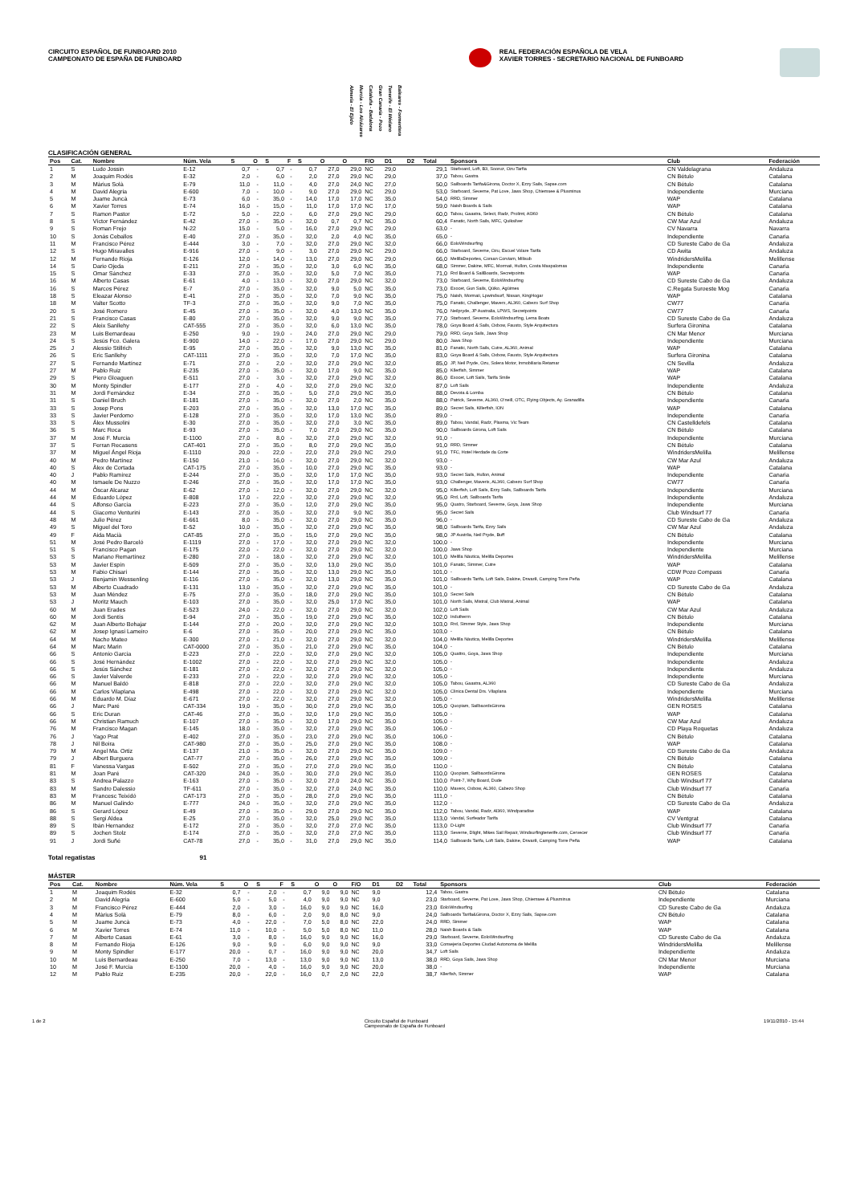CIRCUITO ESPAÑOL DE FUNBOARD 2010
CAMPEONATO DE ESPAÑA DE FUNBOARD
REAL FEDERACIÓN ESPAÑOLA DE VELA
XAVIER TORRES - SECRETARIO NACIONAL DE FUNBOARD
Almería - El Ejido Murcia - Los Alcázares Cataluña - Badalona Gran Canaria - Pozo Tenerife - El Médano Baleares - Formentera
CLASIFICACIÓN GENERAL
| Pos | Cat. | Nombre | Núm. Vela | S | O | S | F | S | O | O | F/O | D1 | D2 | Total | Sponsors | Club | Federación |
| --- | --- | --- | --- | --- | --- | --- | --- | --- | --- | --- | --- | --- | --- | --- | --- | --- | --- |
| 1 | S | Ludo Jossin | E-12 | 0,7 | - | 0,7 | - | 0,7 | 27,0 | 29,0 | NC | 29,0 | | 29,1 | Starboard, Loft, B3, Sooruz, Ozu Tarfia | CN Valdelagrana | Andaluza |
| 2 | M | Joaquim Rodés | E-32 | 2,0 | - | 6,0 | - | 2,0 | 27,0 | 29,0 | NC | 29,0 | | 37,0 | Tabou, Gastra | CN Bétulo | Catalana |
| 3 | M | Màrius Solà | E-79 | 11,0 | - | 11,0 | - | 4,0 | 27,0 | 24,0 | NC | 27,0 | | 50,0 | Sailboards Tarifa&Girona, Doctor X, Ezzy Sails, Sapse.com | CN Bétulo | Catalana |
| 4 | M | David Alegria | E-600 | 7,0 | - | 10,0 | - | 9,0 | 27,0 | 29,0 | NC | 29,0 | | 53,0 | Starboard, Severne, Pat Love, Jaws Shop, Chiemsee & Plusminus | Independiente | Murciana |
| 5 | M | Juame Juncà | E-73 | 6,0 | - | 35,0 | - | 14,0 | 17,0 | 17,0 | NC | 35,0 | | 54,0 | RRD, Simmer | WAP | Catalana |
| 6 | M | Xavier Torres | E-74 | 16,0 | - | 15,0 | - | 11,0 | 17,0 | 17,0 | NC | 17,0 | | 59,0 | Naish Boards & Sails | WAP | Catalana |
| 7 | S | Ramon Pastor | E-72 | 5,0 | - | 22,0 | - | 6,0 | 27,0 | 29,0 | NC | 29,0 | | 60,0 | Tabou, Gaastra, Select, Radz, Prolimt, Al360 | CN Bétulo | Catalana |
| 8 | S | Víctor Fernández | E-42 | 27,0 | - | 35,0 | - | 32,0 | 0,7 | 0,7 | NC | 35,0 | | 60,4 | Fanatic, North Sails, MFC, Quiksilver | CW Mar Azul | Andaluza |
| 9 | S | Roman Frejo | N-22 | 15,0 | - | 5,0 | - | 16,0 | 27,0 | 29,0 | NC | 29,0 | | 63,0 | - | CV Navarra | Navarra |
| 10 | S | Jonás Ceballos | E-40 | 27,0 | - | 35,0 | - | 32,0 | 2,0 | 4,0 | NC | 35,0 | | 65,0 | - | Independiente | Canaria |
| 11 | M | Francisco Pérez | E-444 | 3,0 | - | 7,0 | - | 32,0 | 27,0 | 29,0 | NC | 32,0 | | 66,0 | EoloWindsurfing | CD Sureste Cabo de Ga | Andaluza |
| 12 | S | Hugo Miravalles | E-916 | 27,0 | - | 9,0 | - | 3,0 | 27,0 | 29,0 | NC | 29,0 | | 66,0 | Starboard, Severne, Ozu, Escuel Volare Tarifa | CD Awita | Andaluza |
| 12 | M | Fernando Rioja | E-126 | 12,0 | - | 14,0 | - | 13,0 | 27,0 | 29,0 | NC | 29,0 | | 66,0 | MelillaDeportes, Corsan Corviam, Milisub | WindridersMelilla | Melillense |
| 14 | S | Dario Ojeda | E-211 | 27,0 | - | 35,0 | - | 32,0 | 3,0 | 6,0 | NC | 35,0 | | 68,0 | Simmer, Dakine, MFC, Mormaii, Hullon, Costa Maspalomas | Independiente | Canaria |
| 15 | S | Omar Sánchez | E-33 | 27,0 | - | 35,0 | - | 32,0 | 5,0 | 7,0 | NC | 35,0 | | 71,0 | Rrd Board & SailBoards, Secretpoints | WAP | Canaria |
| 16 | M | Alberto Casas | E-61 | 4,0 | - | 13,0 | - | 32,0 | 27,0 | 29,0 | NC | 32,0 | | 73,0 | Starboard, Severne, EoloWindsurfing | CD Sureste Cabo de Ga | Andaluza |
| 16 | S | Marcos Pérez | E-7 | 27,0 | - | 35,0 | - | 32,0 | 9,0 | 5,0 | NC | 35,0 | | 73,0 | Exocet, Gun Sails, Qüiko, Agüimes | C.Regata Suroeste Mog | Canaria |
| 18 | S | Eleazar Alonso | E-41 | 27,0 | - | 35,0 | - | 32,0 | 7,0 | 9,0 | NC | 35,0 | | 75,0 | Naish, Mormaii, Lpwindsurf, Nissan, KingHogar | WAP | Catalana |
| 18 | M | Valter Scotto | TF-3 | 27,0 | - | 35,0 | - | 32,0 | 9,0 | 7,0 | NC | 35,0 | | 75,0 | Fanatic, Challenger, Maverx, AL360, Cabezo Surf Shop | CW77 | Canaria |
| 20 | S | José Romero | E-45 | 27,0 | - | 35,0 | - | 32,0 | 4,0 | 13,0 | NC | 35,0 | | 76,0 | Neilpryde, JP Australia, LPWS, Secretpoints | CW77 | Canaria |
| 21 | S | Francisco Casas | E-80 | 27,0 | - | 35,0 | - | 32,0 | 9,0 | 9,0 | NC | 35,0 | | 77,0 | Starboard, Severne, EoloWindsurfing, Lema Boats | CD Sureste Cabo de Ga | Andaluza |
| 22 | S | Aleix Sanllehy | CAT-555 | 27,0 | - | 35,0 | - | 32,0 | 6,0 | 13,0 | NC | 35,0 | | 78,0 | Goya Board & Sails, Oxbow, Fausto, Style Arquitectura | Surfera Gironina | Catalana |
| 23 | M | Luis Bernardeau | E-250 | 9,0 | - | 19,0 | - | 24,0 | 27,0 | 29,0 | NC | 29,0 | | 79,0 | RRD, Goya Sails, Jaws Shop | CN Mar Menor | Murciana |
| 24 | S | Jesús Fco. Galera | E-900 | 14,0 | - | 22,0 | - | 17,0 | 27,0 | 29,0 | NC | 29,0 | | 80,0 | Jaws Shop | Independiente | Murciana |
| 25 | J | Alessio Stillrich | E-95 | 27,0 | - | 35,0 | - | 32,0 | 9,0 | 13,0 | NC | 35,0 | | 81,0 | Fanatic, North Sails, Cutre, AL360, Animal | WAP | Catalana |
| 26 | S | Eric Sanllehy | CAT-1111 | 27,0 | - | 35,0 | - | 32,0 | 7,0 | 17,0 | NC | 35,0 | | 83,0 | Goya Board & Sails, Oxbow, Fausto, Style Arquitectura | Surfera Gironina | Catalana |
| 27 | S | Fernando Martínez | E-71 | 27,0 | - | 2,0 | - | 32,0 | 27,0 | 29,0 | NC | 32,0 | | 85,0 | JP, Neil Pryde, Ozu, Solera Motor, Inmobiliaria Retamar | CN Sevilla | Andaluza |
| 27 | M | Pablo Ruiz | E-235 | 27,0 | - | 35,0 | - | 32,0 | 17,0 | 9,0 | NC | 35,0 | | 85,0 | Kllerfish, Simmer | WAP | Catalana |
| 29 | S | Piero Gloaguen | E-511 | 27,0 | - | 3,0 | - | 32,0 | 27,0 | 29,0 | NC | 32,0 | | 86,0 | Exocet, Loft Sails, Tarifa Smile | WAP | Catalana |
| 30 | M | Monty Spindler | E-177 | 27,0 | - | 4,0 | - | 32,0 | 27,0 | 29,0 | NC | 32,0 | | 87,0 | Loft Sails | Independiente | Andaluza |
| 31 | M | Jordi Fernández | E-34 | 27,0 | - | 35,0 | - | 5,0 | 27,0 | 29,0 | NC | 35,0 | | 88,0 | Devota & Lomba | CN Bétulo | Catalana |
| 31 | S | Daniel Bruch | E-181 | 27,0 | - | 35,0 | - | 32,0 | 27,0 | 2,0 | NC | 35,0 | | 88,0 | Patrick, Severne, AL360, O'neill, OTC, Flying Objects, Ay. Granadilla | Independiente | Canaria |
| 33 | S | Josep Pons | E-203 | 27,0 | - | 35,0 | - | 32,0 | 13,0 | 17,0 | NC | 35,0 | | 89,0 | Secret Sails, Killerfish, ION | WAP | Catalana |
| 33 | S | Javier Perdomo | E-128 | 27,0 | - | 35,0 | - | 32,0 | 17,0 | 13,0 | NC | 35,0 | | 89,0 | - | Independiente | Canaria |
| 33 | S | Álex Mussolini | E-30 | 27,0 | - | 35,0 | - | 32,0 | 27,0 | 3,0 | NC | 35,0 | | 89,0 | Tabou, Vandal, Radz, Plasma, Vic Team | CN Castelldefels | Catalana |
| 36 | S | Marc Roca | E-93 | 27,0 | - | 35,0 | - | 7,0 | 27,0 | 29,0 | NC | 35,0 | | 90,0 | Sailboards Girona, Loft Sails | CN Bétulo | Catalana |
| 37 | M | José F. Murcia | E-1100 | 27,0 | - | 8,0 | - | 32,0 | 27,0 | 29,0 | NC | 32,0 | | 91,0 | - | Independiente | Murciana |
| 37 | S | Ferran Recasens | CAT-401 | 27,0 | - | 35,0 | - | 8,0 | 27,0 | 29,0 | NC | 35,0 | | 91,0 | RRD, Simmer | CN Bétulo | Catalana |
| 37 | M | Miguel Ángel Rioja | E-1110 | 20,0 | - | 22,0 | - | 22,0 | 27,0 | 29,0 | NC | 29,0 | | 91,0 | TFC, Hotel Herdade da Corte | WindridersMelilla | Melillense |
| 40 | M | Pedro Martínez | E-150 | 21,0 | - | 16,0 | - | 32,0 | 27,0 | 29,0 | NC | 32,0 | | 93,0 | - | CW Mar Azul | Andaluza |
| 40 | S | Àlex de Cortada | CAT-175 | 27,0 | - | 35,0 | - | 10,0 | 27,0 | 29,0 | NC | 35,0 | | 93,0 | - | WAP | Catalana |
| 40 | J | Pablo Ramírez | E-244 | 27,0 | - | 35,0 | - | 32,0 | 17,0 | 17,0 | NC | 35,0 | | 93,0 | Secret Sails, Hullon, Animal | Independiente | Canaria |
| 40 | M | Ismaele De Nuzzo | E-246 | 27,0 | - | 35,0 | - | 32,0 | 17,0 | 17,0 | NC | 35,0 | | 93,0 | Challenger, Maverix, AL360, Cabezo Surf Shop | CW77 | Canaria |
| 44 | M | Óscar Alcaraz | E-62 | 27,0 | - | 12,0 | - | 32,0 | 27,0 | 29,0 | NC | 32,0 | | 95,0 | Killerfish, Loft Sails, Ezzy Sails, Sailboards Tarifa | Independiente | Murciana |
| 44 | M | Eduardo López | E-808 | 17,0 | - | 22,0 | - | 32,0 | 27,0 | 29,0 | NC | 32,0 | | 95,0 | Rrd, Loft, Sailboards Tarifa | Independiente | Andaluza |
| 44 | S | Alfonso García | E-223 | 27,0 | - | 35,0 | - | 12,0 | 27,0 | 29,0 | NC | 35,0 | | 95,0 | Quatro, Starboard, Severne, Goya, Jaws Shop | Independiente | Murciana |
| 44 | S | Giacomo Venturini | E-143 | 27,0 | - | 35,0 | - | 32,0 | 27,0 | 9,0 | NC | 35,0 | | 95,0 | Secret Sails | Club Windsurf 77 | Canaria |
| 48 | M | Julio Pérez | E-661 | 8,0 | - | 35,0 | - | 32,0 | 27,0 | 29,0 | NC | 35,0 | | 96,0 | - | CD Sureste Cabo de Ga | Andaluza |
| 49 | S | Miguel del Toro | E-52 | 10,0 | - | 35,0 | - | 32,0 | 27,0 | 29,0 | NC | 35,0 | | 98,0 | Sailboards Tarifa, Ezzy Sails | CW Mar Azul | Andaluza |
| 49 | F | Aida Macià | CAT-85 | 27,0 | - | 35,0 | - | 15,0 | 27,0 | 29,0 | NC | 35,0 | | 98,0 | JP Austrlia, Neil Pryde, Buff | CN Bétulo | Catalana |
| 51 | M | José Pedro Barceló | E-1119 | 27,0 | - | 17,0 | - | 32,0 | 27,0 | 29,0 | NC | 32,0 | | 100,0 | - | Independiente | Murciana |
| 51 | S | Francisco Pagan | E-175 | 22,0 | - | 22,0 | - | 32,0 | 27,0 | 29,0 | NC | 32,0 | | 100,0 | Jaws Shop | Independiente | Murciana |
| 53 | S | Mariano Remartínez | E-280 | 27,0 | - | 18,0 | - | 32,0 | 27,0 | 29,0 | NC | 32,0 | | 101,0 | Melilla Náutica, Melilla Deportes | WindridersMelilla | Melillense |
| 53 | M | Javier Espín | E-509 | 27,0 | - | 35,0 | - | 32,0 | 13,0 | 29,0 | NC | 35,0 | | 101,0 | Fanatic, Simmer, Cutre | WAP | Catalana |
| 53 | M | Fabio Chisari | E-144 | 27,0 | - | 35,0 | - | 32,0 | 13,0 | 29,0 | NC | 35,0 | | 101,0 | - | CDW Pozo Compass | Canaria |
| 53 | J | Benjamin Wessenling | E-116 | 27,0 | - | 35,0 | - | 32,0 | 13,0 | 29,0 | NC | 35,0 | | 101,0 | Sailboards Tarifa, Loft Sails, Dakine, Drwar8, Camping Torre Peña | WAP | Catalana |
| 53 | M | Alberto Cuadrado | E-131 | 13,0 | - | 35,0 | - | 32,0 | 27,0 | 29,0 | NC | 35,0 | | 101,0 | - | CD Sureste Cabo de Ga | Andaluza |
| 53 | M | Juan Méndez | E-75 | 27,0 | - | 35,0 | - | 18,0 | 27,0 | 29,0 | NC | 35,0 | | 101,0 | Secret Sails | CN Bétulo | Catalana |
| 53 | J | Moritz Mauch | E-103 | 27,0 | - | 35,0 | - | 32,0 | 25,0 | 17,0 | NC | 35,0 | | 101,0 | North Sails, Mistral, Club Mistral, Animal | WAP | Catalana |
| 60 | M | Juan Erades | E-523 | 24,0 | - | 22,0 | - | 32,0 | 27,0 | 29,0 | NC | 32,0 | | 102,0 | Loft Sails | CW Mar Azul | Andaluza |
| 60 | M | Jordi Sentís | E-94 | 27,0 | - | 35,0 | - | 19,0 | 27,0 | 29,0 | NC | 35,0 | | 102,0 | Indutherm | CN Bétulo | Catalana |
| 62 | M | Juan Alberto Bohajar | E-144 | 27,0 | - | 20,0 | - | 32,0 | 27,0 | 29,0 | NC | 32,0 | | 103,0 | Rrd, Simmer Style, Jaws Shop | Independiente | Murciana |
| 62 | M | Josep Ignasi Lameiro | E-6 | 27,0 | - | 35,0 | - | 20,0 | 27,0 | 29,0 | NC | 35,0 | | 103,0 | - | CN Bétulo | Catalana |
| 64 | M | Nacho Mateo | E-300 | 27,0 | - | 21,0 | - | 32,0 | 27,0 | 29,0 | NC | 32,0 | | 104,0 | Melilla Náutica, Melilla Deportes | WindridersMelilla | Melillense |
| 64 | M | Marc Marin | CAT-0000 | 27,0 | - | 35,0 | - | 21,0 | 27,0 | 29,0 | NC | 35,0 | | 104,0 | - | CN Bétulo | Catalana |
| 66 | S | Antonio Garcia | E-223 | 27,0 | - | 22,0 | - | 32,0 | 27,0 | 29,0 | NC | 32,0 | | 105,0 | Quattro, Goya, Jaws Shop | Independiente | Murciana |
| 66 | S | José Hernández | E-1002 | 27,0 | - | 22,0 | - | 32,0 | 27,0 | 29,0 | NC | 32,0 | | 105,0 | - | Independiente | Andaluza |
| 66 | S | Jesús Sánchez | E-181 | 27,0 | - | 22,0 | - | 32,0 | 27,0 | 29,0 | NC | 32,0 | | 105,0 | - | Independiente | Andaluza |
| 66 | S | Javier Valverde | E-233 | 27,0 | - | 22,0 | - | 32,0 | 27,0 | 29,0 | NC | 32,0 | | 105,0 | - | Independiente | Murciana |
| 66 | M | Manuel Baldó | E-818 | 27,0 | - | 22,0 | - | 32,0 | 27,0 | 29,0 | NC | 32,0 | | 105,0 | Tabou, Gaastra, AL360 | CD Sureste Cabo de Ga | Andaluza |
| 66 | M | Carlos Vilaplana | E-498 | 27,0 | - | 22,0 | - | 32,0 | 27,0 | 29,0 | NC | 32,0 | | 105,0 | Clinica Dental Drs. Vilaplana | Independiente | Murciana |
| 66 | M | Eduardo M. Díaz | E-671 | 27,0 | - | 22,0 | - | 32,0 | 27,0 | 29,0 | NC | 32,0 | | 105,0 | - | WindridersMelilla | Melillense |
| 66 | J | Marc Paré | CAT-334 | 19,0 | - | 35,0 | - | 30,0 | 27,0 | 29,0 | NC | 35,0 | | 105,0 | Quopiam, SailbaordsGirona | GEN ROSES | Catalana |
| 66 | S | Eric Duran | CAT-46 | 27,0 | - | 35,0 | - | 32,0 | 17,0 | 29,0 | NC | 35,0 | | 105,0 | - | WAP | Catalana |
| 66 | M | Christian Ramuch | E-107 | 27,0 | - | 35,0 | - | 32,0 | 17,0 | 29,0 | NC | 35,0 | | 105,0 | - | CW Mar Azul | Andaluza |
| 76 | M | Francisco Magan | E-145 | 18,0 | - | 35,0 | - | 32,0 | 27,0 | 29,0 | NC | 35,0 | | 106,0 | - | CD Playa Roquetas | Andaluza |
| 76 | J | Yago Prat | E-402 | 27,0 | - | 35,0 | - | 23,0 | 27,0 | 29,0 | NC | 35,0 | | 106,0 | - | CN Bétulo | Catalana |
| 78 | J | Nil Boira | CAT-980 | 27,0 | - | 35,0 | - | 25,0 | 27,0 | 29,0 | NC | 35,0 | | 108,0 | - | WAP | Catalana |
| 79 | M | Angel Ma. Ortiz | E-137 | 21,0 | - | 35,0 | - | 32,0 | 27,0 | 29,0 | NC | 35,0 | | 109,0 | - | CD Sureste Cabo de Ga | Andaluza |
| 79 | J | Albert Burguera | CAT-77 | 27,0 | - | 35,0 | - | 26,0 | 27,0 | 29,0 | NC | 35,0 | | 109,0 | - | CN Bétulo | Catalana |
| 81 | F | Vanessa Vargas | E-502 | 27,0 | - | 35,0 | - | 27,0 | 27,0 | 29,0 | NC | 35,0 | | 110,0 | - | CN Bétulo | Catalana |
| 81 | M | Joan Paré | CAT-320 | 24,0 | - | 35,0 | - | 30,0 | 27,0 | 29,0 | NC | 35,0 | | 110,0 | Quopiam, SailbaordsGirona | GEN ROSES | Catalana |
| 83 | S | Andrea Palazzo | E-163 | 27,0 | - | 35,0 | - | 32,0 | 27,0 | 24,0 | NC | 35,0 | | 110,0 | Point-7, Why Board, Dude | Club Windsurf 77 | Catalana |
| 83 | M | Sandro Dalessio | TF-611 | 27,0 | - | 35,0 | - | 32,0 | 27,0 | 24,0 | NC | 35,0 | | 110,0 | Maverx, Oxbow, AL360, Cabezo Shop | Club Windsurf 77 | Canaria |
| 83 | M | Francesc Teixidó | CAT-173 | 27,0 | - | 35,0 | - | 28,0 | 27,0 | 29,0 | NC | 35,0 | | 111,0 | - | CN Bétulo | Catalana |
| 86 | M | Manuel Galindo | E-777 | 24,0 | - | 35,0 | - | 32,0 | 27,0 | 29,0 | NC | 35,0 | | 112,0 | - | CD Sureste Cabo de Ga | Andaluza |
| 86 | S | Gerard López | E-49 | 27,0 | - | 35,0 | - | 29,0 | 27,0 | 29,0 | NC | 35,0 | | 112,0 | Tabou, Vandal, Radz, Al360, Windparadise | WAP | Catalana |
| 88 | S | Sergi Aldea | E-25 | 27,0 | - | 35,0 | - | 32,0 | 25,0 | 29,0 | NC | 35,0 | | 113,0 | Vandal, Surfeador Tarifa | CV Ventgrat | Catalana |
| 89 | S | Ibán Hernandez | E-172 | 27,0 | - | 35,0 | - | 32,0 | 27,0 | 27,0 | NC | 35,0 | | 113,0 | D-Light | Club Windsurf 77 | Canaria |
| 89 | S | Jochen Stolz | E-174 | 27,0 | - | 35,0 | - | 32,0 | 27,0 | 27,0 | NC | 35,0 | | 113,0 | Severne, Dlight, Mikes Sail Repair, Windsurfingtenerife.com, Cervecer | Club Windsurf 77 | Canaria |
| 91 | J | Jordi Suñé | CAT-78 | 27,0 | - | 35,0 | - | 31,0 | 27,0 | 29,0 | NC | 35,0 | | 114,0 | Sailboards Tarifa, Loft Sails, Dakine, Drwar8, Camping Torre Peña | WAP | Catalana |
Total regatistas 91
MÁSTER
| Pos | Cat. | Nombre | Núm. Vela | S | O | S | F | S | O | O | F/O | D1 | D2 | Total | Sponsors | Club | Federación |
| --- | --- | --- | --- | --- | --- | --- | --- | --- | --- | --- | --- | --- | --- | --- | --- | --- | --- |
| 1 | M | Joaquim Rodés | E-32 | 0,7 | - | 2,0 | - | 0,7 | 9,0 | 9,0 | NC | 9,0 | | 12,4 | Tabou, Gastra | CN Bétulo | Catalana |
| 2 | M | David Alegria | E-600 | 5,0 | - | 5,0 | - | 4,0 | 9,0 | 9,0 | NC | 9,0 | | 23,0 | Starboard, Severne, Pat Love, Jaws Shop, Chiemsee & Plusminus | Independiente | Murciana |
| 3 | M | Francisco Pérez | E-444 | 2,0 | - | 3,0 | - | 16,0 | 9,0 | 9,0 | NC | 16,0 | | 23,0 | EoloWindsurfing | CD Sureste Cabo de Ga | Andaluza |
| 4 | M | Màrius Solà | E-79 | 8,0 | - | 6,0 | - | 2,0 | 9,0 | 8,0 | NC | 9,0 | | 24,0 | Sailboards Tarifa&Girona, Doctor X, Ezzy Sails, Sapse.com | CN Bétulo | Catalana |
| 5 | M | Juame Juncà | E-73 | 4,0 | - | 22,0 | - | 7,0 | 5,0 | 8,0 | NC | 22,0 | | 24,0 | RRD, Simmer | WAP | Catalana |
| 6 | M | Xavier Torres | E-74 | 11,0 | - | 10,0 | - | 5,0 | 5,0 | 8,0 | NC | 11,0 | | 28,0 | Naish Boards & Sails | WAP | Catalana |
| 7 | M | Alberto Casas | E-61 | 3,0 | - | 8,0 | - | 16,0 | 9,0 | 9,0 | NC | 16,0 | | 29,0 | Starboard, Severne, EoloWindsurfing | CD Sureste Cabo de Ga | Andaluza |
| 8 | M | Fernando Rioja | E-126 | 9,0 | - | 9,0 | - | 6,0 | 9,0 | 9,0 | NC | 9,0 | | 33,0 | Consejeria Deportes Ciudad Autonoma de Melilla | WindridersMelilla | Melillense |
| 9 | M | Monty Spindler | E-177 | 20,0 | - | 0,7 | - | 16,0 | 9,0 | 9,0 | NC | 20,0 | | 34,7 | Loft Sails | Independiente | Andaluza |
| 10 | M | Luis Bernardeau | E-250 | 7,0 | - | 13,0 | - | 13,0 | 9,0 | 9,0 | NC | 13,0 | | 38,0 | RRD, Goya Sails, Jaws Shop | CN Mar Menor | Murciana |
| 10 | M | José F. Murcia | E-1100 | 20,0 | - | 4,0 | - | 16,0 | 9,0 | 9,0 | NC | 20,0 | | 38,0 | - | Independiente | Murciana |
| 12 | M | Pablo Ruiz | E-235 | 20,0 | - | 22,0 | - | 16,0 | 0,7 | 2,0 | NC | 22,0 | | 38,7 | Kllerfish, Simmer | WAP | Catalana |
1 de 2 Circuito Español de Funboard
Campeonato de España de Funboard 19/11/2010 - 15:44